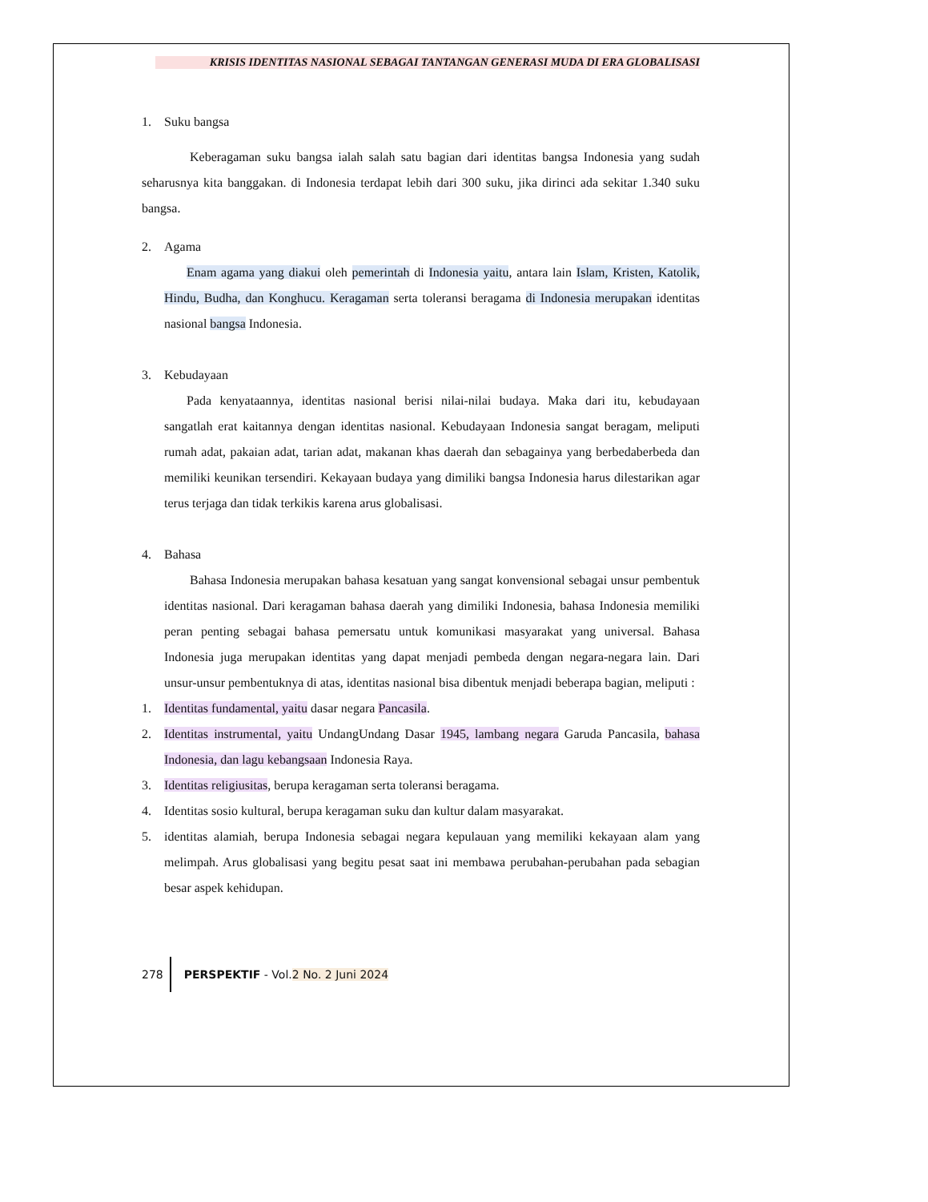KRISIS IDENTITAS NASIONAL SEBAGAI TANTANGAN GENERASI MUDA DI ERA GLOBALISASI
1. Suku bangsa
Keberagaman suku bangsa ialah salah satu bagian dari identitas bangsa Indonesia yang sudah seharusnya kita banggakan. di Indonesia terdapat lebih dari 300 suku, jika dirinci ada sekitar 1.340 suku bangsa.
2. Agama
Enam agama yang diakui oleh pemerintah di Indonesia yaitu, antara lain Islam, Kristen, Katolik, Hindu, Budha, dan Konghucu. Keragaman serta toleransi beragama di Indonesia merupakan identitas nasional bangsa Indonesia.
3. Kebudayaan
Pada kenyataannya, identitas nasional berisi nilai-nilai budaya. Maka dari itu, kebudayaan sangatlah erat kaitannya dengan identitas nasional. Kebudayaan Indonesia sangat beragam, meliputi rumah adat, pakaian adat, tarian adat, makanan khas daerah dan sebagainya yang berbedaberbeda dan memiliki keunikan tersendiri. Kekayaan budaya yang dimiliki bangsa Indonesia harus dilestarikan agar terus terjaga dan tidak terkikis karena arus globalisasi.
4. Bahasa
Bahasa Indonesia merupakan bahasa kesatuan yang sangat konvensional sebagai unsur pembentuk identitas nasional. Dari keragaman bahasa daerah yang dimiliki Indonesia, bahasa Indonesia memiliki peran penting sebagai bahasa pemersatu untuk komunikasi masyarakat yang universal. Bahasa Indonesia juga merupakan identitas yang dapat menjadi pembeda dengan negara-negara lain. Dari unsur-unsur pembentuknya di atas, identitas nasional bisa dibentuk menjadi beberapa bagian, meliputi :
1. Identitas fundamental, yaitu dasar negara Pancasila.
2. Identitas instrumental, yaitu UndangUndang Dasar 1945, lambang negara Garuda Pancasila, bahasa Indonesia, dan lagu kebangsaan Indonesia Raya.
3. Identitas religiusitas, berupa keragaman serta toleransi beragama.
4. Identitas sosio kultural, berupa keragaman suku dan kultur dalam masyarakat.
5. identitas alamiah, berupa Indonesia sebagai negara kepulauan yang memiliki kekayaan alam yang melimpah. Arus globalisasi yang begitu pesat saat ini membawa perubahan-perubahan pada sebagian besar aspek kehidupan.
278 PERSPEKTIF - Vol. 2 No. 2 Juni 2024